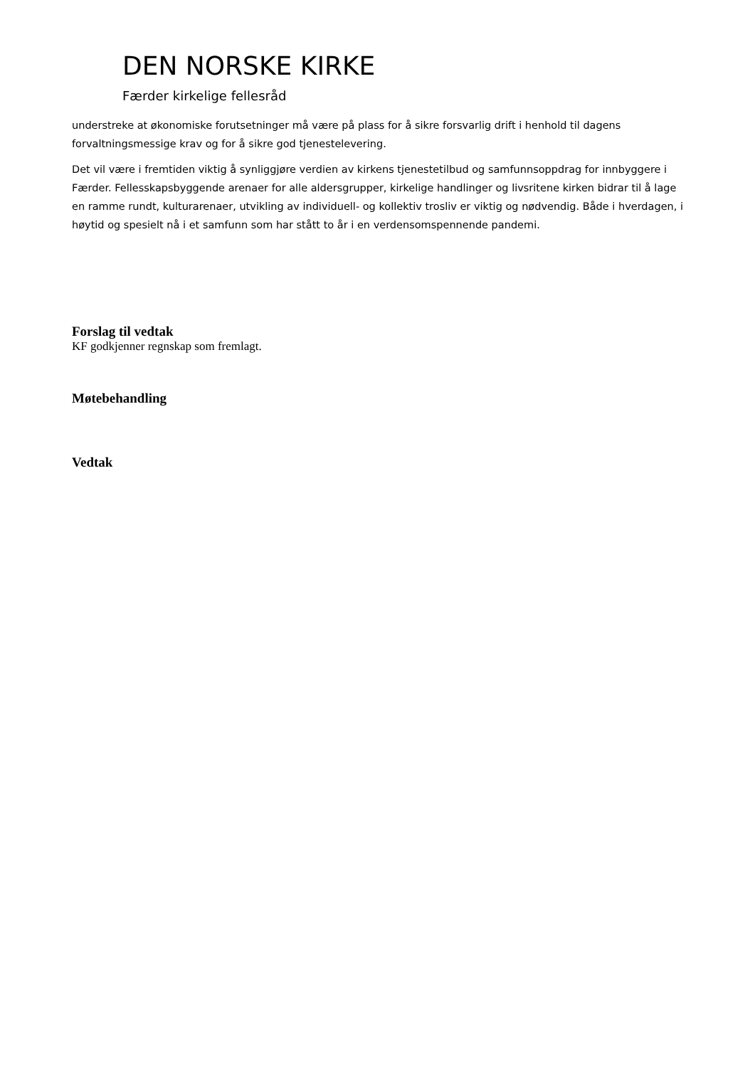DEN NORSKE KIRKE
Færder kirkelige fellesråd
understreke at økonomiske forutsetninger må være på plass for å sikre forsvarlig drift i henhold til dagens forvaltningsmessige krav og for å sikre god tjenestelevering.
Det vil være i fremtiden viktig å synliggjøre verdien av kirkens tjenestetilbud og samfunnsoppdrag for innbyggere i Færder. Fellesskapsbyggende arenaer for alle aldersgrupper, kirkelige handlinger og livsritene kirken bidrar til å lage en ramme rundt, kulturarenaer, utvikling av individuell- og kollektiv trosliv er viktig og nødvendig. Både i hverdagen, i høytid og spesielt nå i et samfunn som har stått to år i en verdensomspennende pandemi.
Forslag til vedtak
KF godkjenner regnskap som fremlagt.
Møtebehandling
Vedtak